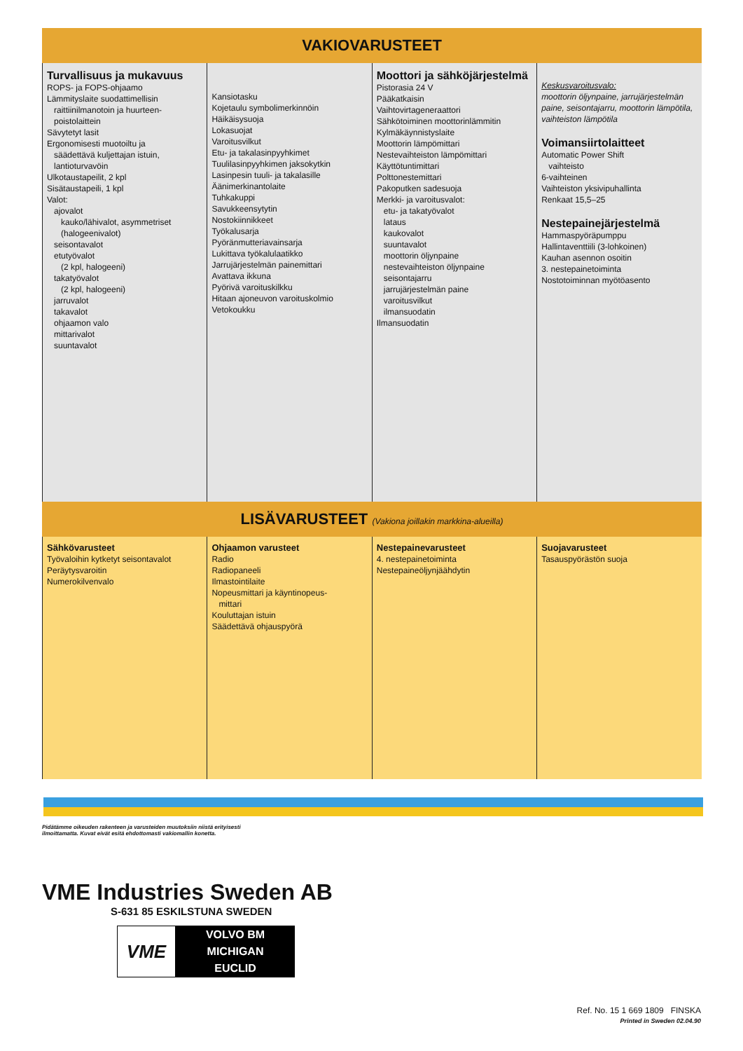VAKIOVARUSTEET
| Turvallisuus ja mukavuus ROPS- ja FOPS-ohjaamo Lämmityslaite suodattimellisin raittiinilmanotoin ja huurteen-poistolaittein Sävytetyt lasit Ergonomisesti muotoiltu ja säädettävä kuljettajan istuin, lantioturvavöin Ulkotaustapeilit, 2 kpl Sisätaustapeili, 1 kpl Valot: ajovalot kauko/lähivalot, asymmetriset (halogeenivalot) seisontavalot etutyövalot (2 kpl, halogeeni) takatyövalot (2 kpl, halogeeni) jarruvalot takavalot ohjaamon valo mittarivalot suuntavalot | Kansiotasku Kojetaulu symbolimerkinnöin Häikäisysuoja Lokasuojat Varoitusvilkut Etu- ja takalasinpyyhkimet Tuulilasinpyyhkimen jaksokytkin Lasinpesin tuuli- ja takalasille Äänimerkinantolaite Tuhkakuppi Savukkeensytytin Nostokiinnikkeet Työkalusarja Pyöränmutteriavainsarja Lukittava työkalulaatikko Jarrujärjestelmän painemittari Avattava ikkuna Pyörivä varoituskilkku Hitaan ajoneuvon varoituskolmio Vetokoukku | Moottori ja sähköjärjestelmä Pistorasia 24 V Pääkatkaisin Vaihtovirtageneraattori Sähkötoiminen moottorinlämmitin Kylmäkäynnistyslaite Moottorin lämpömittari Nestevaihteiston lämpömittari Käyttötuntimittari Polttonestemittari Pakoputken sadesuoja Merkki- ja varoitusvalot: etu- ja takatyövalot lataus kaukovalot suuntavalot moottorin öljynpaine nestevaihteiston öljynpaine seisontajarru jarrujärjestelmän paine varoitusvilkut ilmansuodatin Ilmansuodatin | Keskusvaroitusvalo: moottorin öljynpaine, jarrujärjestelmän paine, seisontajarru, moottorin lämpötila, vaihteiston lämpötila Voimansiirtolaitteet Automatic Power Shift vaihteisto 6-vaihteinen Vaihteiston yksivipuhallinta Renkaat 15,5–25 Nestepainejärjestelmä Hammaspyöräpumppu Hallintaventtiili (3-lohkoinen) Kauhan asennon osoitin 3. nestepainetoiminta Nostotoiminnan myötöasento |
LISÄVARUSTEET (Vakiona joillakin markkina-alueilla)
| Sähkövarusteet Työvaloihin kytketyt seisontavalot Peräytysvaroitin Numerokilvenvalo | Ohjaamon varusteet Radio Radiopaneeli Ilmastointilaite Nopeusmittari ja käyntinopeus- mittari Kouluttajan istuin Säädettävä ohjauspyörä | Nestepainevarusteet 4. nestepainetoiminta Nestepaineöljynjäähdytin | Suojavarusteet Tasauspyörästön suoja |
Pidätämme oikeuden rakenteen ja varusteiden muutoksiin niistä erityisesti
ilmoittamatta. Kuvat eivät esitä ehdottomasti vakiomallin konetta.
VME Industries Sweden AB
S-631 85 ESKILSTUNA SWEDEN
VME
VOLVO BM
MICHIGAN
EUCLID
Ref. No. 15 1 669 1809 FINSKA
Printed in Sweden 02.04.90